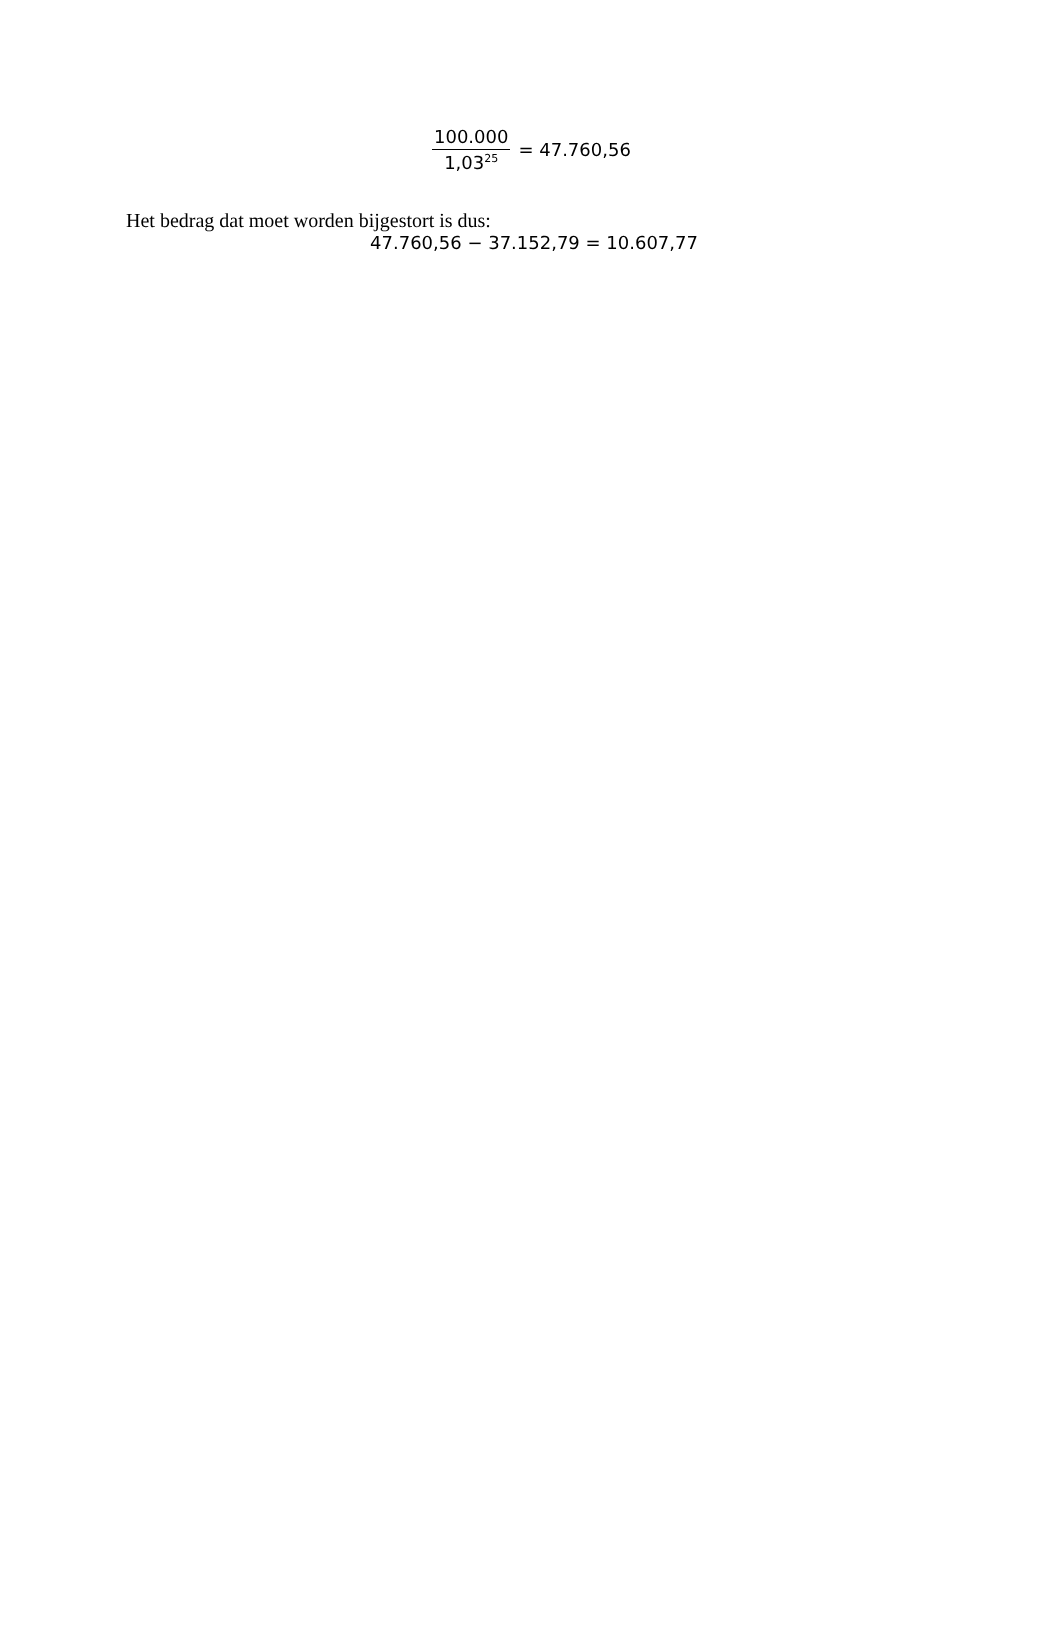100.000 1,03<sup>25</sup> = 47.760,56
Het bedrag dat moet worden bijgestort is dus:
47.760,56 − 37.152,79 = 10.607,77